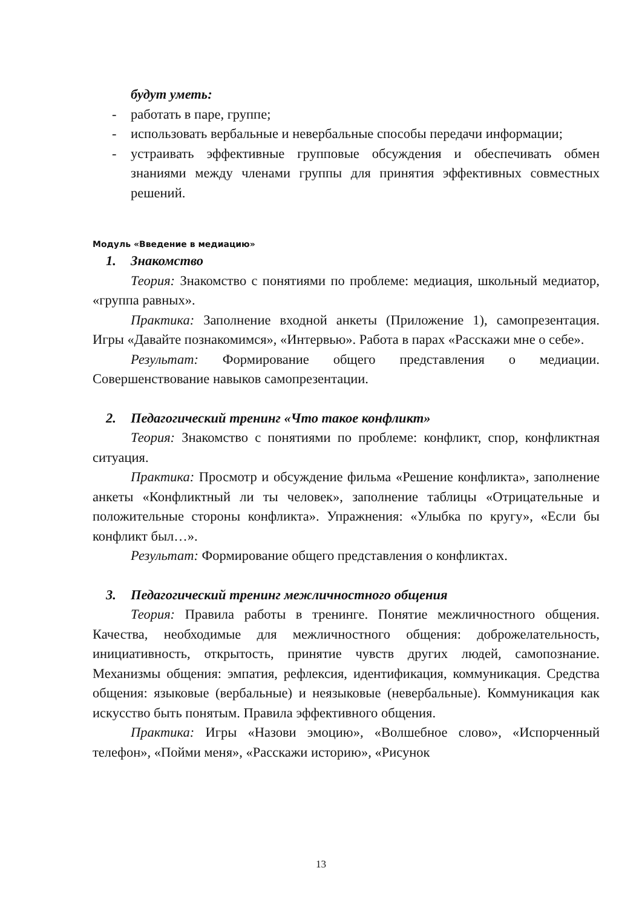будут уметь:
- работать в паре, группе;
- использовать вербальные и невербальные способы передачи информации;
- устраивать эффективные групповые обсуждения и обеспечивать обмен знаниями между членами группы для принятия эффективных совместных решений.
Модуль «Введение в медиацию»
1. Знакомство
Теория: Знакомство с понятиями по проблеме: медиация, школьный медиатор, «группа равных».
Практика: Заполнение входной анкеты (Приложение 1), самопрезентация. Игры «Давайте познакомимся», «Интервью». Работа в парах «Расскажи мне о себе».
Результат: Формирование общего представления о медиации. Совершенствование навыков самопрезентации.
2. Педагогический тренинг «Что такое конфликт»
Теория: Знакомство с понятиями по проблеме: конфликт, спор, конфликтная ситуация.
Практика: Просмотр и обсуждение фильма «Решение конфликта», заполнение анкеты «Конфликтный ли ты человек», заполнение таблицы «Отрицательные и положительные стороны конфликта». Упражнения: «Улыбка по кругу», «Если бы конфликт был…».
Результат: Формирование общего представления о конфликтах.
3. Педагогический тренинг межличностного общения
Теория: Правила работы в тренинге. Понятие межличностного общения. Качества, необходимые для межличностного общения: доброжелательность, инициативность, открытость, принятие чувств других людей, самопознание. Механизмы общения: эмпатия, рефлексия, идентификация, коммуникация. Средства общения: языковые (вербальные) и неязыковые (невербальные). Коммуникация как искусство быть понятым. Правила эффективного общения.
Практика: Игры «Назови эмоцию», «Волшебное слово», «Испорченный телефон», «Пойми меня», «Расскажи историю», «Рисунок
13